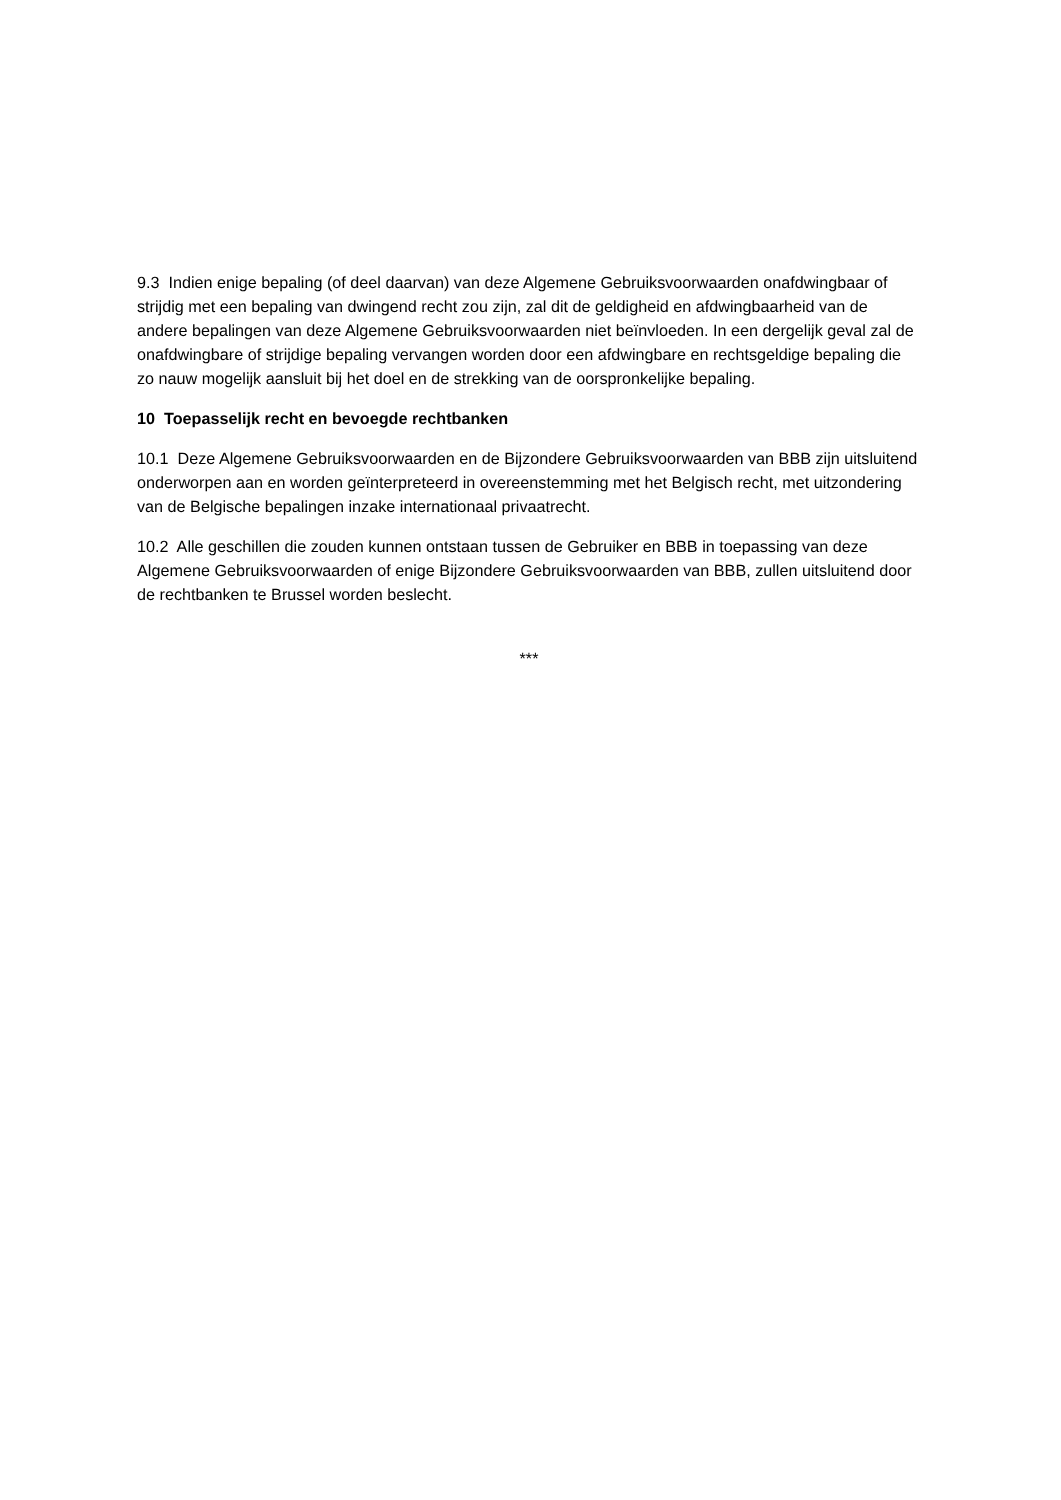9.3 Indien enige bepaling (of deel daarvan) van deze Algemene Gebruiksvoorwaarden onafdwingbaar of strijdig met een bepaling van dwingend recht zou zijn, zal dit de geldigheid en afdwingbaarheid van de andere bepalingen van deze Algemene Gebruiksvoorwaarden niet beïnvloeden. In een dergelijk geval zal de onafdwingbare of strijdige bepaling vervangen worden door een afdwingbare en rechtsgeldige bepaling die zo nauw mogelijk aansluit bij het doel en de strekking van de oorspronkelijke bepaling.
10 Toepasselijk recht en bevoegde rechtbanken
10.1 Deze Algemene Gebruiksvoorwaarden en de Bijzondere Gebruiksvoorwaarden van BBB zijn uitsluitend onderworpen aan en worden geïnterpreteerd in overeenstemming met het Belgisch recht, met uitzondering van de Belgische bepalingen inzake internationaal privaatrecht.
10.2 Alle geschillen die zouden kunnen ontstaan tussen de Gebruiker en BBB in toepassing van deze Algemene Gebruiksvoorwaarden of enige Bijzondere Gebruiksvoorwaarden van BBB, zullen uitsluitend door de rechtbanken te Brussel worden beslecht.
***